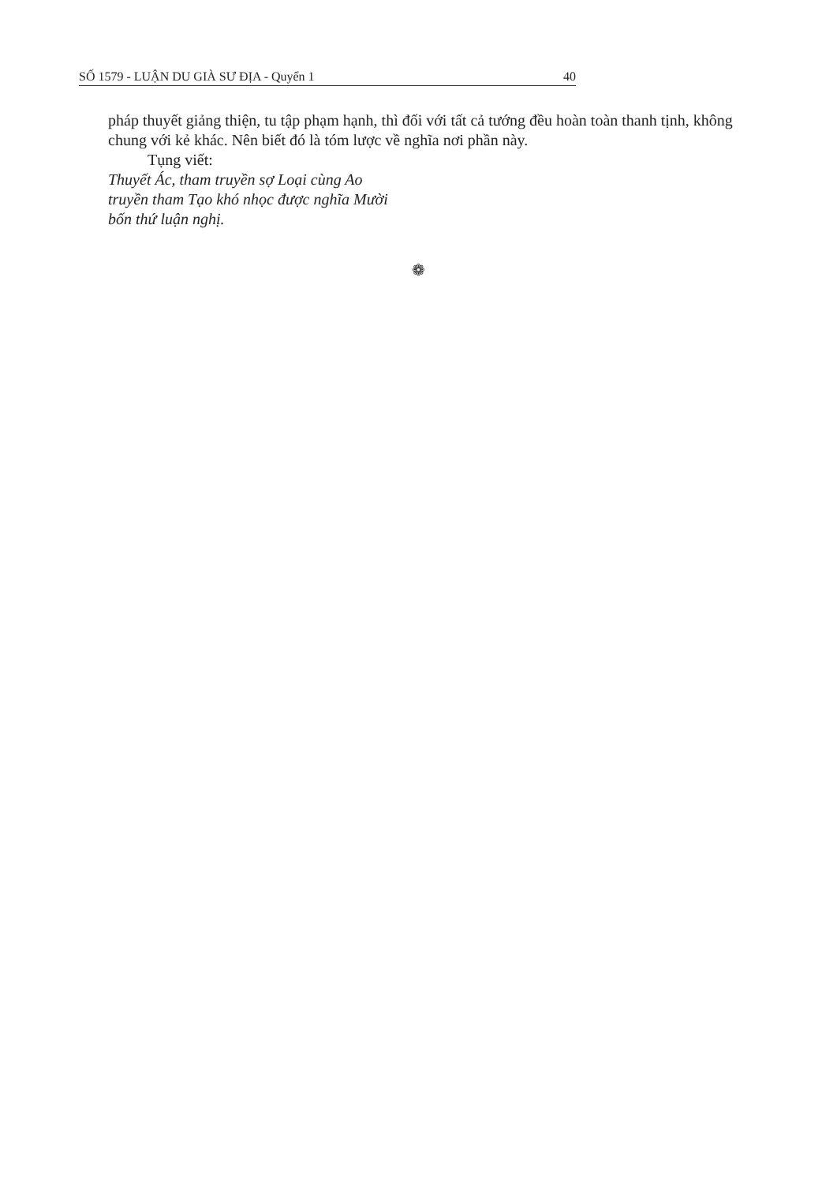SỐ 1579 - LUẬN DU GIÀ SƯ ĐỊA - Quyển 1 40
pháp thuyết giảng thiện, tu tập phạm hạnh, thì đối với tất cả tướng đều hoàn toàn thanh tịnh, không chung với kẻ khác. Nên biết đó là tóm lược về nghĩa nơi phần này.
Tụng viết:
Thuyết Ác, tham truyền sợ Loại cùng Ao
truyền tham Tạo khó nhọc được nghĩa Mười
bốn thứ luận nghị.
❁